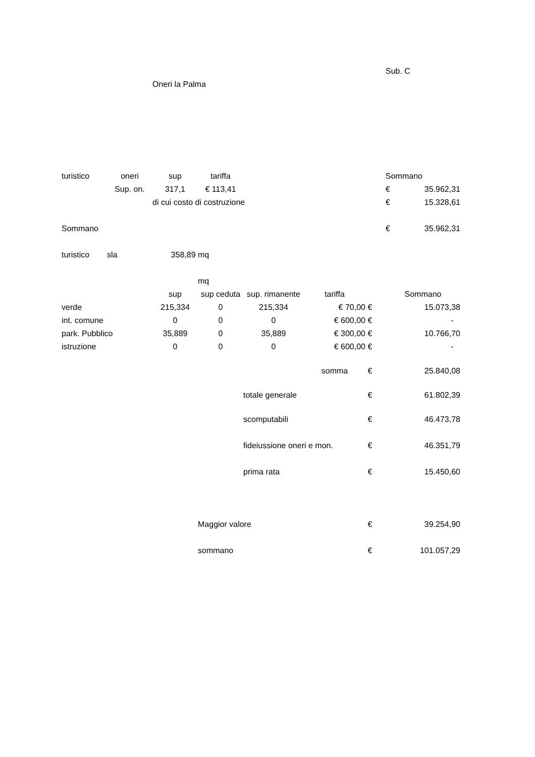| | | | | | | | Sub. C | |
| | | Oneri la Palma | | | | | | |
| turistico | oneri | sup | tariffa | | | | Sommano | |
| | Sup. on. | 317,1 | € 113,41 | | | | € | 35.962,31 |
| | | di cui costo di costruzione | | | | | € | 15.328,61 |
| Sommano | | | | | | | € | 35.962,31 |
| turistico | sla | 358,89 | mq | | | | | |
| | | | mq | | | | | |
| | | sup | sup ceduta | sup. rimanente | tariffa | | Sommano | |
| verde | | 215,334 | 0 | 215,334 | € 70,00 | € | | 15.073,38 |
| int. comune | | 0 | 0 | 0 | € 600,00 | € | | - |
| park. Pubblico | | 35,889 | 0 | 35,889 | € 300,00 | € | | 10.766,70 |
| istruzione | | 0 | 0 | 0 | € 600,00 | € | | - |
| | | | | | somma | € | | 25.840,08 |
| | | | | totale generale | | € | | 61.802,39 |
| | | | | scomputabili | | € | | 46.473,78 |
| | | | | fideiussione oneri e mon. | | € | | 46.351,79 |
| | | | | prima rata | | € | | 15.450,60 |
| | | | Maggior valore | | | € | | 39.254,90 |
| | | | sommano | | | € | | 101.057,29 |